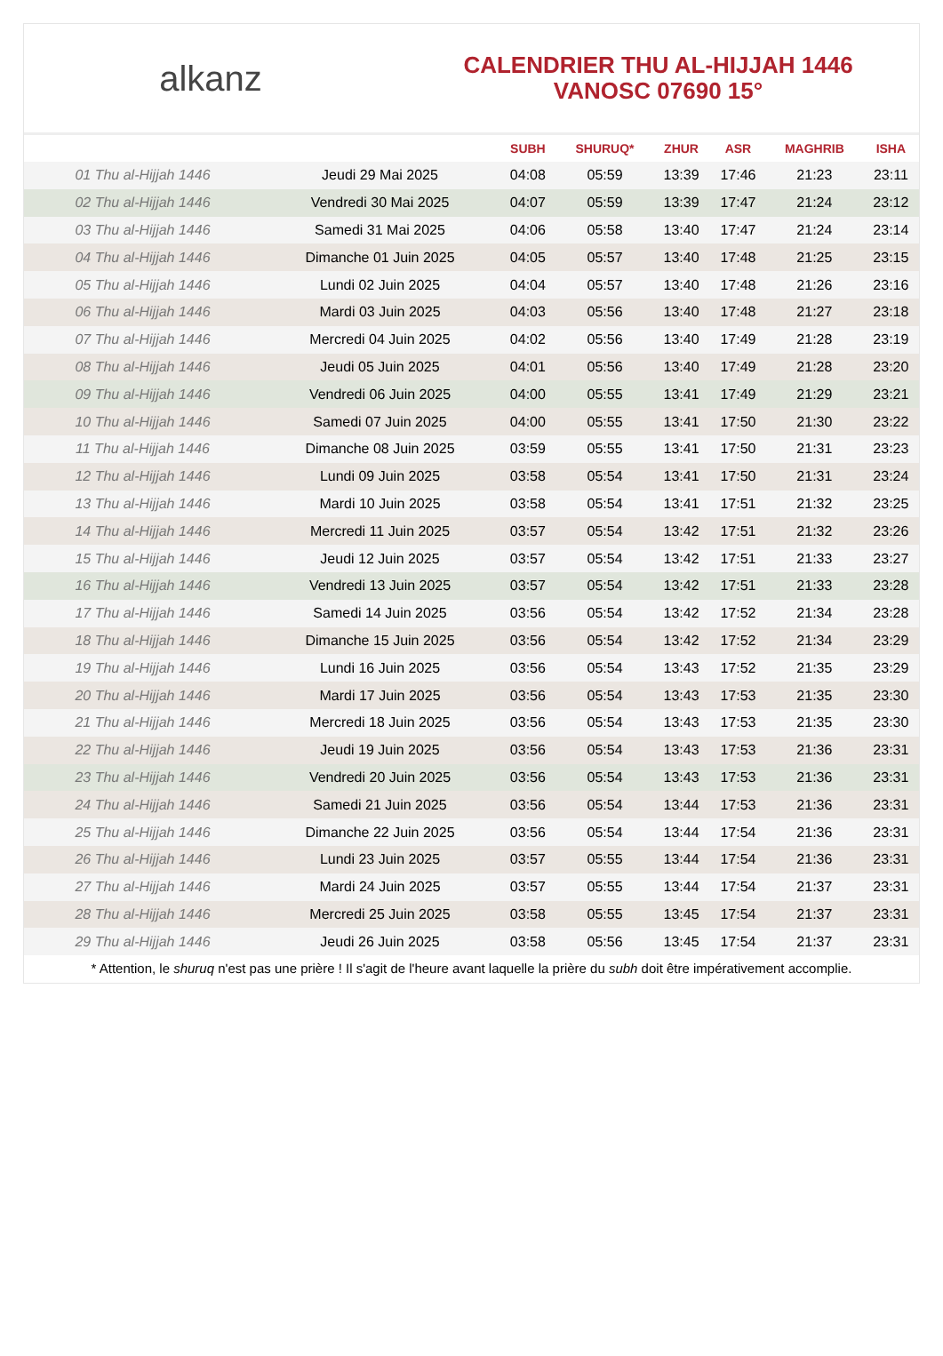alkanz
CALENDRIER THU AL-HIJJAH 1446
VANOSC 07690 15°
| | | SUBH | SHURUQ* | ZHUR | ASR | MAGHRIB | ISHA |
| --- | --- | --- | --- | --- | --- | --- | --- |
| 01 Thu al-Hijjah 1446 | Jeudi 29 Mai 2025 | 04:08 | 05:59 | 13:39 | 17:46 | 21:23 | 23:11 |
| 02 Thu al-Hijjah 1446 | Vendredi 30 Mai 2025 | 04:07 | 05:59 | 13:39 | 17:47 | 21:24 | 23:12 |
| 03 Thu al-Hijjah 1446 | Samedi 31 Mai 2025 | 04:06 | 05:58 | 13:40 | 17:47 | 21:24 | 23:14 |
| 04 Thu al-Hijjah 1446 | Dimanche 01 Juin 2025 | 04:05 | 05:57 | 13:40 | 17:48 | 21:25 | 23:15 |
| 05 Thu al-Hijjah 1446 | Lundi 02 Juin 2025 | 04:04 | 05:57 | 13:40 | 17:48 | 21:26 | 23:16 |
| 06 Thu al-Hijjah 1446 | Mardi 03 Juin 2025 | 04:03 | 05:56 | 13:40 | 17:48 | 21:27 | 23:18 |
| 07 Thu al-Hijjah 1446 | Mercredi 04 Juin 2025 | 04:02 | 05:56 | 13:40 | 17:49 | 21:28 | 23:19 |
| 08 Thu al-Hijjah 1446 | Jeudi 05 Juin 2025 | 04:01 | 05:56 | 13:40 | 17:49 | 21:28 | 23:20 |
| 09 Thu al-Hijjah 1446 | Vendredi 06 Juin 2025 | 04:00 | 05:55 | 13:41 | 17:49 | 21:29 | 23:21 |
| 10 Thu al-Hijjah 1446 | Samedi 07 Juin 2025 | 04:00 | 05:55 | 13:41 | 17:50 | 21:30 | 23:22 |
| 11 Thu al-Hijjah 1446 | Dimanche 08 Juin 2025 | 03:59 | 05:55 | 13:41 | 17:50 | 21:31 | 23:23 |
| 12 Thu al-Hijjah 1446 | Lundi 09 Juin 2025 | 03:58 | 05:54 | 13:41 | 17:50 | 21:31 | 23:24 |
| 13 Thu al-Hijjah 1446 | Mardi 10 Juin 2025 | 03:58 | 05:54 | 13:41 | 17:51 | 21:32 | 23:25 |
| 14 Thu al-Hijjah 1446 | Mercredi 11 Juin 2025 | 03:57 | 05:54 | 13:42 | 17:51 | 21:32 | 23:26 |
| 15 Thu al-Hijjah 1446 | Jeudi 12 Juin 2025 | 03:57 | 05:54 | 13:42 | 17:51 | 21:33 | 23:27 |
| 16 Thu al-Hijjah 1446 | Vendredi 13 Juin 2025 | 03:57 | 05:54 | 13:42 | 17:51 | 21:33 | 23:28 |
| 17 Thu al-Hijjah 1446 | Samedi 14 Juin 2025 | 03:56 | 05:54 | 13:42 | 17:52 | 21:34 | 23:28 |
| 18 Thu al-Hijjah 1446 | Dimanche 15 Juin 2025 | 03:56 | 05:54 | 13:42 | 17:52 | 21:34 | 23:29 |
| 19 Thu al-Hijjah 1446 | Lundi 16 Juin 2025 | 03:56 | 05:54 | 13:43 | 17:52 | 21:35 | 23:29 |
| 20 Thu al-Hijjah 1446 | Mardi 17 Juin 2025 | 03:56 | 05:54 | 13:43 | 17:53 | 21:35 | 23:30 |
| 21 Thu al-Hijjah 1446 | Mercredi 18 Juin 2025 | 03:56 | 05:54 | 13:43 | 17:53 | 21:35 | 23:30 |
| 22 Thu al-Hijjah 1446 | Jeudi 19 Juin 2025 | 03:56 | 05:54 | 13:43 | 17:53 | 21:36 | 23:31 |
| 23 Thu al-Hijjah 1446 | Vendredi 20 Juin 2025 | 03:56 | 05:54 | 13:43 | 17:53 | 21:36 | 23:31 |
| 24 Thu al-Hijjah 1446 | Samedi 21 Juin 2025 | 03:56 | 05:54 | 13:44 | 17:53 | 21:36 | 23:31 |
| 25 Thu al-Hijjah 1446 | Dimanche 22 Juin 2025 | 03:56 | 05:54 | 13:44 | 17:54 | 21:36 | 23:31 |
| 26 Thu al-Hijjah 1446 | Lundi 23 Juin 2025 | 03:57 | 05:55 | 13:44 | 17:54 | 21:36 | 23:31 |
| 27 Thu al-Hijjah 1446 | Mardi 24 Juin 2025 | 03:57 | 05:55 | 13:44 | 17:54 | 21:37 | 23:31 |
| 28 Thu al-Hijjah 1446 | Mercredi 25 Juin 2025 | 03:58 | 05:55 | 13:45 | 17:54 | 21:37 | 23:31 |
| 29 Thu al-Hijjah 1446 | Jeudi 26 Juin 2025 | 03:58 | 05:56 | 13:45 | 17:54 | 21:37 | 23:31 |
* Attention, le shuruq n'est pas une prière ! Il s'agit de l'heure avant laquelle la prière du subh doit être impérativement accomplie.